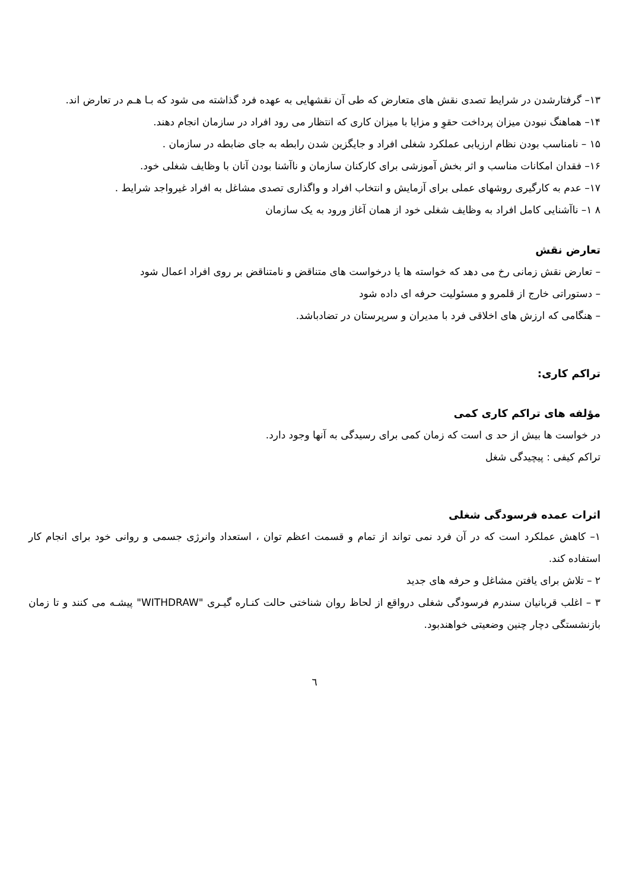۱۳– گرفتارشدن در شرایط تصدی نقش های متعارض که طی آن نقشهایی به عهده فرد گذاشته می شود که بـا هـم در تعارض اند.
۱۴– هماهنگ نبودن میزان پرداخت حقوِ و مزایا با میزان کاری که انتظار می رود افراد در سازمان انجام دهند.
۱۵ – نامناسب بودن نظام ارزیابی عملکرد شغلی افراد و جایگزین شدن رابطه به جای ضابطه در سازمان .
۱۶– فقدان امکانات مناسب و اثر بخش آموزشی برای کارکنان سازمان و ناآشنا بودن آنان با وظایف شغلی خود.
۱۷– عدم به کارگیری روشهای عملی برای آزمایش و انتخاب افراد و واگذاری تصدی مشاغل به افراد غیرواجد شرایط .
۸ ۱– ناآشنایی کامل افراد به وظایف شغلی خود از همان آغاز ورود به یک سازمان
تعارض نقش
– تعارض نقش زمانی رخ می دهد که خواسته ها یا درخواست های متناقض و نامتناقض بر روی افراد اعمال شود
– دستوراتی خارج از قلمرو و مسئولیت حرفه ای داده شود
– هنگامی که ارزش های اخلاقی فرد با مدیران و سرپرستان در تضادباشد.
تراکم کاری:
مؤلفه های تراکم کاری کمی
در خواست ها بیش از حد ی است که زمان کمی برای رسیدگی به آنها وجود دارد.
تراکم کیفی : پیچیدگی شغل
اثرات عمده فرسودگی شغلی
۱– کاهش عملکرد است که در آن فرد نمی تواند از تمام و قسمت اعظم توان ، استعداد وانرژی جسمی و روانی خود برای انجام کار استفاده کند.
۲ – تلاش برای یافتن مشاغل و حرفه های جدید
۳ – اغلب قربانیان سندرم فرسودگی شغلی درواقع از لحاظ روان شناختی حالت کنـاره گیـری "WITHDRAW" پیشـه می کنند و تا زمان بازنشستگی دچار چنین وضعیتی خواهندبود.
٦